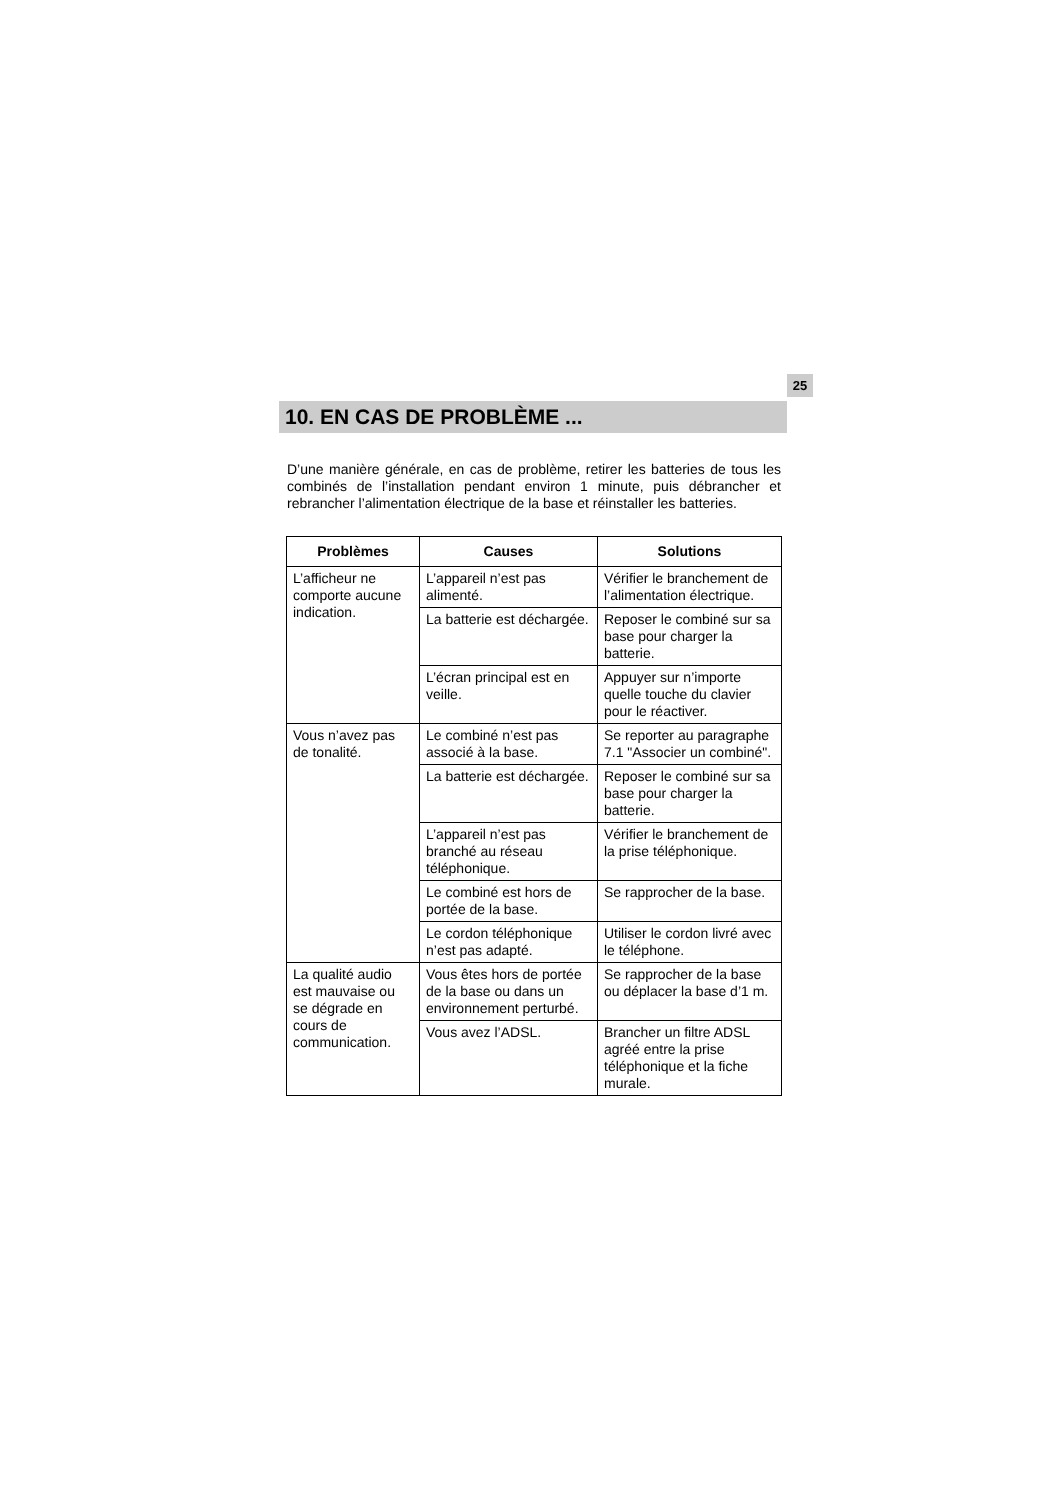25
10. EN CAS DE PROBLÈME ...
D’une manière générale, en cas de problème, retirer les batteries de tous les combinés de l’installation pendant environ 1 minute, puis débrancher et rebrancher l’alimentation électrique de la base et réinstaller les batteries.
| Problèmes | Causes | Solutions |
| --- | --- | --- |
| L’afficheur ne comporte aucune indication. | L’appareil n’est pas alimenté. | Vérifier le branchement de l’alimentation électrique. |
| | La batterie est déchargée. | Reposer le combiné sur sa base pour charger la batterie. |
| | L’écran principal est en veille. | Appuyer sur n’importe quelle touche du clavier pour le réactiver. |
| Vous n’avez pas de tonalité. | Le combiné n’est pas associé à la base. | Se reporter au paragraphe 7.1 "Associer un combiné". |
| | La batterie est déchargée. | Reposer le combiné sur sa base pour charger la batterie. |
| | L’appareil n’est pas branché au réseau téléphonique. | Vérifier le branchement de la prise téléphonique. |
| | Le combiné est hors de portée de la base. | Se rapprocher de la base. |
| | Le cordon téléphonique n’est pas adapté. | Utiliser le cordon livré avec le téléphone. |
| La qualité audio est mauvaise ou se dégrade en cours de communication. | Vous êtes hors de portée de la base ou dans un environnement perturbé. | Se rapprocher de la base ou déplacer la base d’1 m. |
| | Vous avez l’ADSL. | Brancher un filtre ADSL agréé entre la prise téléphonique et la fiche murale. |